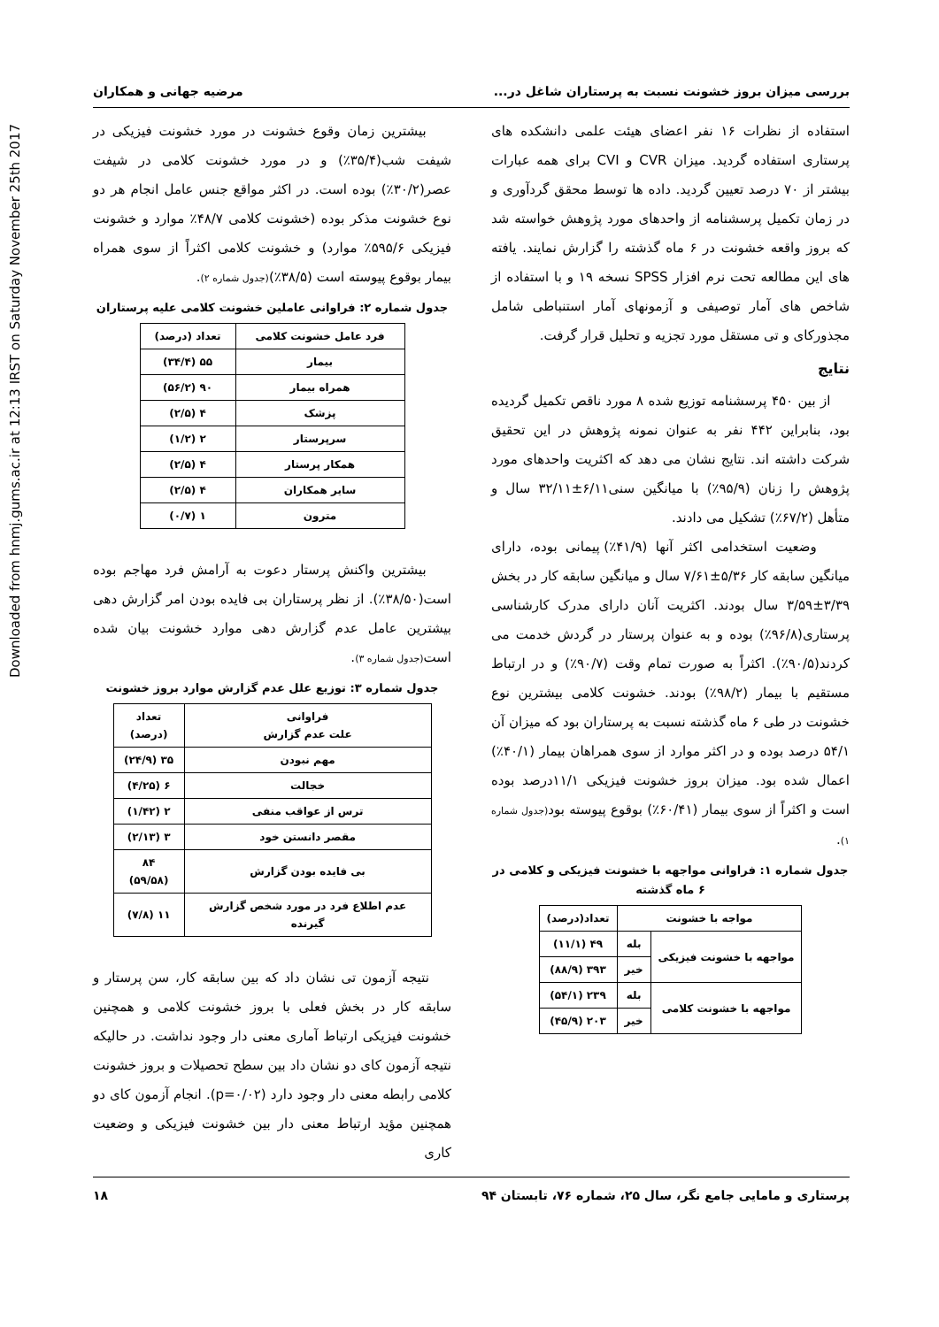Downloaded from hnmj.gums.ac.ir at 12:13 IRST on Saturday November 25th 2017
بررسی میزان بروز خشونت نسبت به پرستاران شاغل در... مرضیه جهانی و همکاران
استفاده از نظرات ۱۶ نفر اعضای هیئت علمی دانشکده های پرستاری استفاده گردید. میزان CVR و CVI برای همه عبارات بیشتر از ۷۰ درصد تعیین گردید. داده ها توسط محقق گردآوری و در زمان تکمیل پرسشنامه از واحدهای مورد پژوهش خواسته شد که بروز واقعه خشونت در ۶ ماه گذشته را گزارش نمایند. یافته های این مطالعه تحت نرم افزار SPSS نسخه ۱۹ و با استفاده از شاخص های آمار توصیفی و آزمونهای آمار استنباطی شامل مجذورکای و تی مستقل مورد تجزیه و تحلیل قرار گرفت.
نتایج
از بین ۴۵۰ پرسشنامه توزیع شده ۸ مورد ناقص تکمیل گردیده بود، بنابراین ۴۴۲ نفر به عنوان نمونه پژوهش در این تحقیق شرکت داشته اند. نتایج نشان می دهد که اکثریت واحدهای مورد پژوهش را زنان (۹۵/۹٪) با میانگین سنی۶/۱۱±۳۲/۱۱ سال و متأهل (۶۷/۲٪) تشکیل می دادند.
وضعیت استخدامی اکثر آنها (۴۱/۹٪) پیمانی بوده، دارای میانگین سابقه کار ۵/۳۶±۷/۶۱ سال و میانگین سابقه کار در بخش ۳/۳۹±۳/۵۹ سال بودند. اکثریت آنان دارای مدرک کارشناسی پرستاری(۹۶/۸٪) بوده و به عنوان پرستار در گردش خدمت می کردند(۹۰/۵٪). اکثراً به صورت تمام وقت (۹۰/۷٪) و در ارتباط مستقیم با بیمار (۹۸/۲٪) بودند. خشونت کلامی بیشترین نوع خشونت در طی ۶ ماه گذشته نسبت به پرستاران بود که میزان آن ۵۴/۱ درصد بوده و در اکثر موارد از سوی همراهان بیمار (۴۰/۱٪) اعمال شده بود. میزان بروز خشونت فیزیکی ۱۱/۱درصد بوده است و اکثراً از سوی بیمار (۶۰/۴۱٪) بوقوع پیوسته بود(جدول شماره ۱).
جدول شماره ۱: فراوانی مواجهه با خشونت فیزیکی و کلامی در ۶ ماه گذشته
| مواجه با خشونت | | تعداد(درصد) |
| --- | --- | --- |
| مواجهه با خشونت فیزیکی | بله | ۴۹ (۱۱/۱) |
| | خیر | ۳۹۳ (۸۸/۹) |
| مواجهه با خشونت کلامی | بله | ۲۳۹ (۵۴/۱) |
| | خیر | ۲۰۳ (۴۵/۹) |
بیشترین زمان وقوع خشونت در مورد خشونت فیزیکی در شیفت شب(۳۵/۴٪) و در مورد خشونت کلامی در شیفت عصر(۳۰/۲٪) بوده است. در اکثر مواقع جنس عامل انجام هر دو نوع خشونت مذکر بوده (خشونت کلامی ۴۸/۷٪ موارد و خشونت فیزیکی ۵۹۵/۶٪ موارد) و خشونت کلامی اکثراً از سوی همراه بیمار بوقوع پیوسته است (۳۸/۵٪)(جدول شماره ۲).
جدول شماره ۲: فراوانی عاملین خشونت کلامی علیه پرستاران
| فرد عامل خشونت کلامی | تعداد (درصد) |
| --- | --- |
| بیمار | ۵۵ (۳۴/۴) |
| همراه بیمار | ۹۰ (۵۶/۲) |
| پزشک | ۴ (۲/۵) |
| سرپرستار | ۲ (۱/۲) |
| همکار پرستار | ۴ (۲/۵) |
| سایر همکاران | ۴ (۲/۵) |
| مترون | ۱ (۰/۷) |
بیشترین واکنش پرستار دعوت به آرامش فرد مهاجم بوده است(۳۸/۵۰٪). از نظر پرستاران بی فایده بودن امر گزارش دهی بیشترین عامل عدم گزارش دهی موارد خشونت بیان شده است(جدول شماره ۳).
جدول شماره ۳: توزیع علل عدم گزارش موارد بروز خشونت
| فراوانی علت عدم گزارش | تعداد (درصد) |
| --- | --- |
| مهم نبودن | ۳۵ (۲۴/۹) |
| خجالت | ۶ (۴/۲۵) |
| ترس از عواقب منفی | ۲ (۱/۴۲) |
| مقصر دانستن خود | ۳ (۲/۱۳) |
| بی فایده بودن گزارش | ۸۴ (۵۹/۵۸) |
| عدم اطلاع فرد در مورد شخص گزارش گیرنده | ۱۱ (۷/۸) |
نتیجه آزمون تی نشان داد که بین سابقه کار، سن پرستار و سابقه کار در بخش فعلی با بروز خشونت کلامی و همچنین خشونت فیزیکی ارتباط آماری معنی دار وجود نداشت. در حالیکه نتیجه آزمون کای دو نشان داد بین سطح تحصیلات و بروز خشونت کلامی رابطه معنی دار وجود دارد (p=۰/۰۲). انجام آزمون کای دو همچنین مؤید ارتباط معنی دار بین خشونت فیزیکی و وضعیت کاری
پرستاری و مامایی جامع نگر، سال ۲۵، شماره ۷۶، تابستان ۹۴ ۱۸